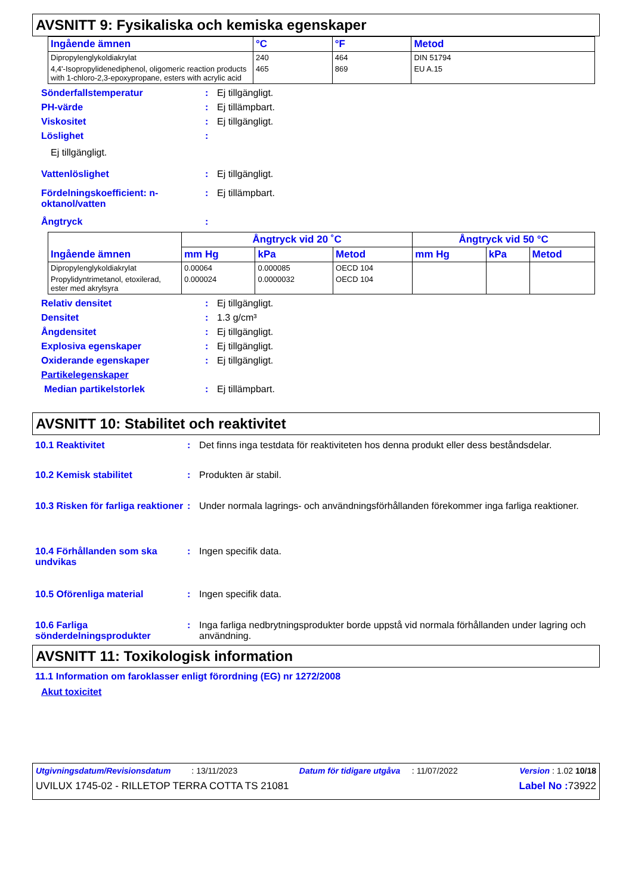AVSNITT 9: Fysikaliska och kemiska egenskaper
| Ingående ämnen | °C | °F | Metod |
| --- | --- | --- | --- |
| Dipropylenglykoldiakrylat | 240 | 464 | DIN 51794 |
| 4,4'-Isopropylidenediphenol, oligomeric reaction products with 1-chloro-2,3-epoxypropane, esters with acrylic acid | 465 | 869 | EU A.15 |
Sönderfallstemperatur: Ej tillgängligt.
PH-värde: Ej tillämpbart.
Viskositet: Ej tillgängligt.
Löslighet:
Ej tillgängligt.
Vattenlöslighet: Ej tillgängligt.
Fördelningskoefficient: n-oktanol/vatten: Ej tillämpbart.
Ångtryck:
| Ingående ämnen | Ångtryck vid 20 ˚C | | | Ångtryck vid 50 °C | | |
| --- | --- | --- | --- | --- | --- | --- |
| | mm Hg | kPa | Metod | mm Hg | kPa | Metod |
| Dipropylenglykoldiakrylat | 0.00064 | 0.000085 | OECD 104 | | | |
| Propylidyntrimetanol, etoxilerad, ester med akrylsyra | 0.000024 | 0.0000032 | OECD 104 | | | |
Relativ densitet: Ej tillgängligt.
Densitet: 1.3 g/cm³
Ångdensitet: Ej tillgängligt.
Explosiva egenskaper: Ej tillgängligt.
Oxiderande egenskaper: Ej tillgängligt.
Partikelegenskaper
Median partikelstorlek: Ej tillämpbart.
AVSNITT 10: Stabilitet och reaktivitet
10.1 Reaktivitet: Det finns inga testdata för reaktiviteten hos denna produkt eller dess beståndsdelar.
10.2 Kemisk stabilitet: Produkten är stabil.
10.3 Risken för farliga reaktioner: Under normala lagrings- och användningsförhållanden förekommer inga farliga reaktioner.
10.4 Förhållanden som ska undvikas: Ingen specifik data.
10.5 Oförenliga material: Ingen specifik data.
10.6 Farliga sönderdelningsprodukter: Inga farliga nedbrytningsprodukter borde uppstå vid normala förhållanden under lagring och användning.
AVSNITT 11: Toxikologisk information
11.1 Information om faroklasser enligt förordning (EG) nr 1272/2008
Akut toxicitet
Utgivningsdatum/Revisionsdatum : 13/11/2023 Datum för tidigare utgåva : 11/07/2022 Version : 1.02 10/18
UVILUX 1745-02 - RILLETOP TERRA COTTA TS 21081 Label No : 73922